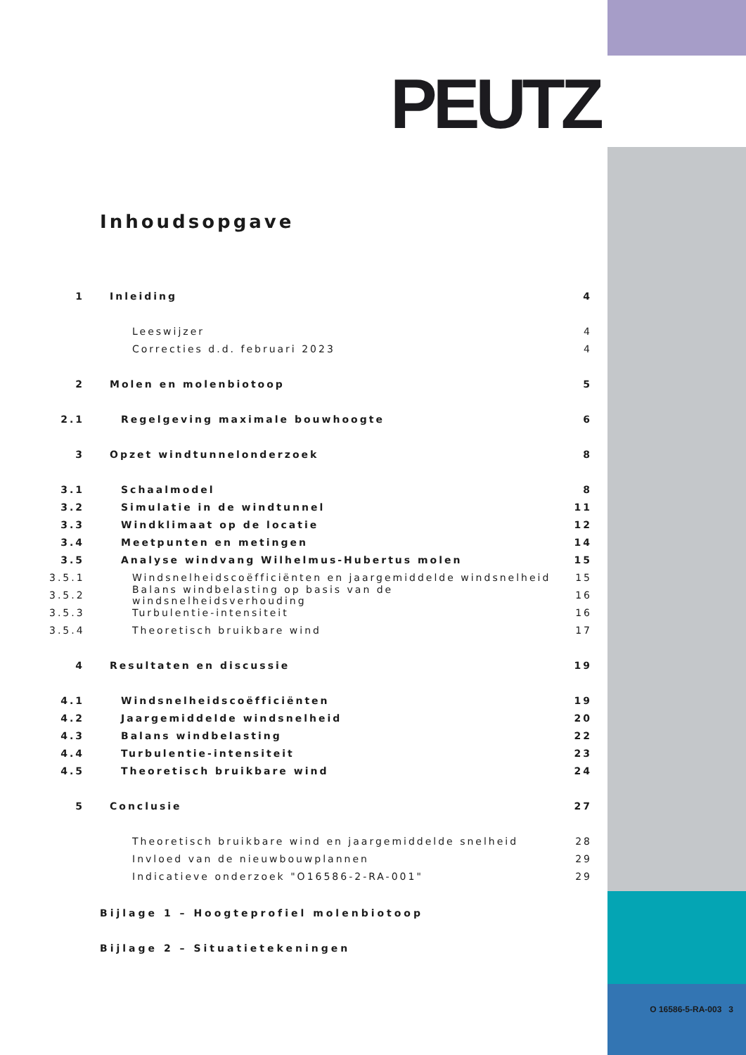PEUTZ
Inhoudsopgave
1 Inleiding 4
Leeswijzer 4
Correcties d.d. februari 2023 4
2 Molen en molenbiotoop 5
2.1 Regelgeving maximale bouwhoogte 6
3 Opzet windtunnelonderzoek 8
3.1 Schaalmodel 8
3.2 Simulatie in de windtunnel 11
3.3 Windklimaat op de locatie 12
3.4 Meetpunten en metingen 14
3.5 Analyse windvang Wilhelmus-Hubertus molen 15
3.5.1 Windsnelheidscoëfficiënten en jaargemiddelde windsnelheid 15
3.5.2 Balans windbelasting op basis van de windsnelheidsverhouding 16
3.5.3 Turbulentie-intensiteit 16
3.5.4 Theoretisch bruikbare wind 17
4 Resultaten en discussie 19
4.1 Windsnelheidscoëfficiënten 19
4.2 Jaargemiddelde windsnelheid 20
4.3 Balans windbelasting 22
4.4 Turbulentie-intensiteit 23
4.5 Theoretisch bruikbare wind 24
5 Conclusie 27
Theoretisch bruikbare wind en jaargemiddelde snelheid 28
Invloed van de nieuwbouwplannen 29
Indicatieve onderzoek "O16586-2-RA-001" 29
Bijlage 1 – Hoogteprofiel molenbiotoop
Bijlage 2 – Situatietekeningen
O 16586-5-RA-003 3